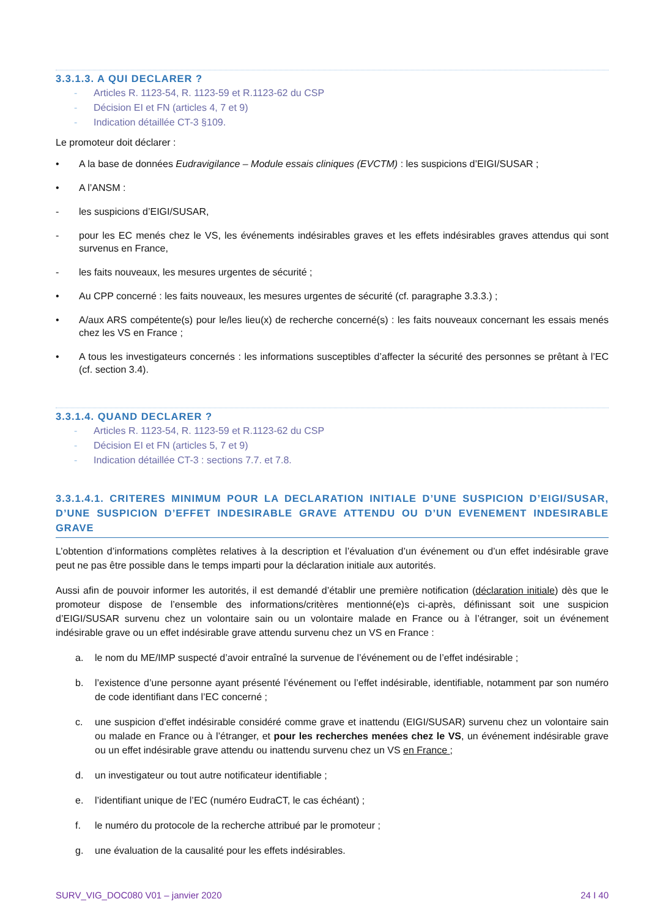3.3.1.3. A QUI DECLARER ?
- Articles R. 1123-54, R. 1123-59 et R.1123-62 du CSP
- Décision EI et FN (articles 4, 7 et 9)
- Indication détaillée CT-3 §109.
Le promoteur doit déclarer :
• A la base de données Eudravigilance – Module essais cliniques (EVCTM) : les suspicions d’EIGI/SUSAR ;
• A l’ANSM :
- les suspicions d’EIGI/SUSAR,
- pour les EC menés chez le VS, les événements indésirables graves et les effets indésirables graves attendus qui sont survenus en France,
- les faits nouveaux, les mesures urgentes de sécurité ;
• Au CPP concerné : les faits nouveaux, les mesures urgentes de sécurité (cf. paragraphe 3.3.3.) ;
• A/aux ARS compétente(s) pour le/les lieu(x) de recherche concerné(s) : les faits nouveaux concernant les essais menés chez les VS en France ;
• A tous les investigateurs concernés : les informations susceptibles d’affecter la sécurité des personnes se prêtant à l’EC (cf. section 3.4).
3.3.1.4. QUAND DECLARER ?
- Articles R. 1123-54, R. 1123-59 et R.1123-62 du CSP
- Décision EI et FN (articles 5, 7 et 9)
- Indication détaillée CT-3 : sections 7.7. et 7.8.
3.3.1.4.1. CRITERES MINIMUM POUR LA DECLARATION INITIALE D’UNE SUSPICION D’EIGI/SUSAR, D’UNE SUSPICION D’EFFET INDESIRABLE GRAVE ATTENDU OU D’UN EVENEMENT INDESIRABLE GRAVE
L’obtention d’informations complètes relatives à la description et l’évaluation d’un événement ou d’un effet indésirable grave peut ne pas être possible dans le temps imparti pour la déclaration initiale aux autorités.
Aussi afin de pouvoir informer les autorités, il est demandé d’établir une première notification (déclaration initiale) dès que le promoteur dispose de l’ensemble des informations/critères mentionné(e)s ci-après, définissant soit une suspicion d’EIGI/SUSAR survenu chez un volontaire sain ou un volontaire malade en France ou à l’étranger, soit un événement indésirable grave ou un effet indésirable grave attendu survenu chez un VS en France :
a. le nom du ME/IMP suspecté d’avoir entraîné la survenue de l’événement ou de l’effet indésirable ;
b. l’existence d’une personne ayant présenté l’événement ou l’effet indésirable, identifiable, notamment par son numéro de code identifiant dans l’EC concerné ;
c. une suspicion d’effet indésirable considéré comme grave et inattendu (EIGI/SUSAR) survenu chez un volontaire sain ou malade en France ou à l’étranger, et pour les recherches menées chez le VS, un événement indésirable grave ou un effet indésirable grave attendu ou inattendu survenu chez un VS en France ;
d. un investigateur ou tout autre notificateur identifiable ;
e. l’identifiant unique de l’EC (numéro EudraCT, le cas échéant) ;
f. le numéro du protocole de la recherche attribué par le promoteur ;
g. une évaluation de la causalité pour les effets indésirables.
SURV_VIG_DOC080 V01 – janvier 2020 24 I 40